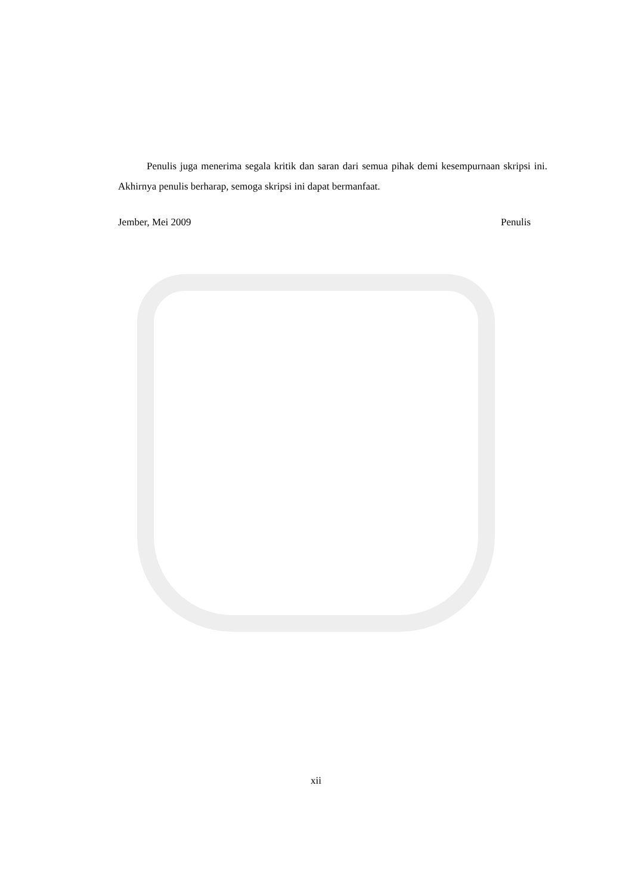Penulis juga menerima segala kritik dan saran dari semua pihak demi kesempurnaan skripsi ini. Akhirnya penulis berharap, semoga skripsi ini dapat bermanfaat.
Jember, Mei 2009 Penulis
xii